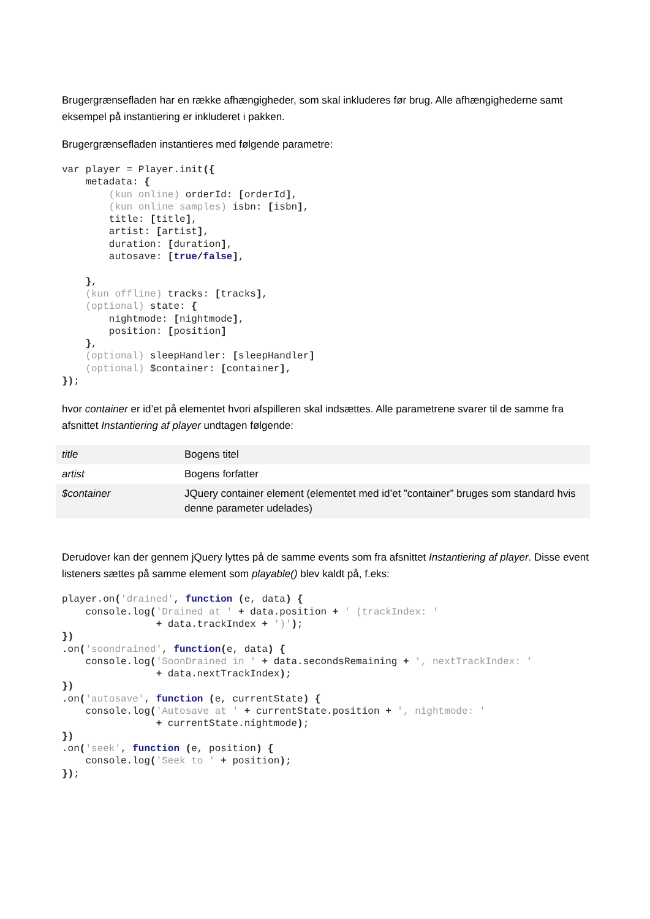Brugergrænsefladen har en række afhængigheder, som skal inkluderes før brug. Alle afhængighederne samt eksempel på instantiering er inkluderet i pakken.
Brugergrænsefladen instantieres med følgende parametre:
var player = Player.init({
    metadata: {
        (kun online) orderId: [orderId],
        (kun online samples) isbn: [isbn],
        title: [title],
        artist: [artist],
        duration: [duration],
        autosave: [true/false],

    },
    (kun offline) tracks: [tracks],
    (optional) state: {
        nightmode: [nightmode],
        position: [position]
    },
    (optional) sleepHandler: [sleepHandler]
    (optional) $container: [container],
});
hvor container er id’et på elementet hvori afspilleren skal indsættes. Alle parametrene svarer til de samme fra afsnittet Instantiering af player undtagen følgende:
| title | Bogens titel |
| artist | Bogens forfatter |
| $container | JQuery container element (elementet med id’et ”container” bruges som standard hvis denne parameter udelades) |
Derudover kan der gennem jQuery lyttes på de samme events som fra afsnittet Instantiering af player. Disse event listeners sættes på samme element som playable() blev kaldt på, f.eks:
player.on('drained', function (e, data) {
    console.log('Drained at ' + data.position + ' (trackIndex: '
                + data.trackIndex + ')');
})
.on('soondrained', function(e, data) {
    console.log('SoonDrained in ' + data.secondsRemaining + ', nextTrackIndex: '
                + data.nextTrackIndex);
})
.on('autosave', function (e, currentState) {
    console.log('Autosave at ' + currentState.position + ', nightmode: '
                + currentState.nightmode);
})
.on('seek', function (e, position) {
    console.log('Seek to ' + position);
});